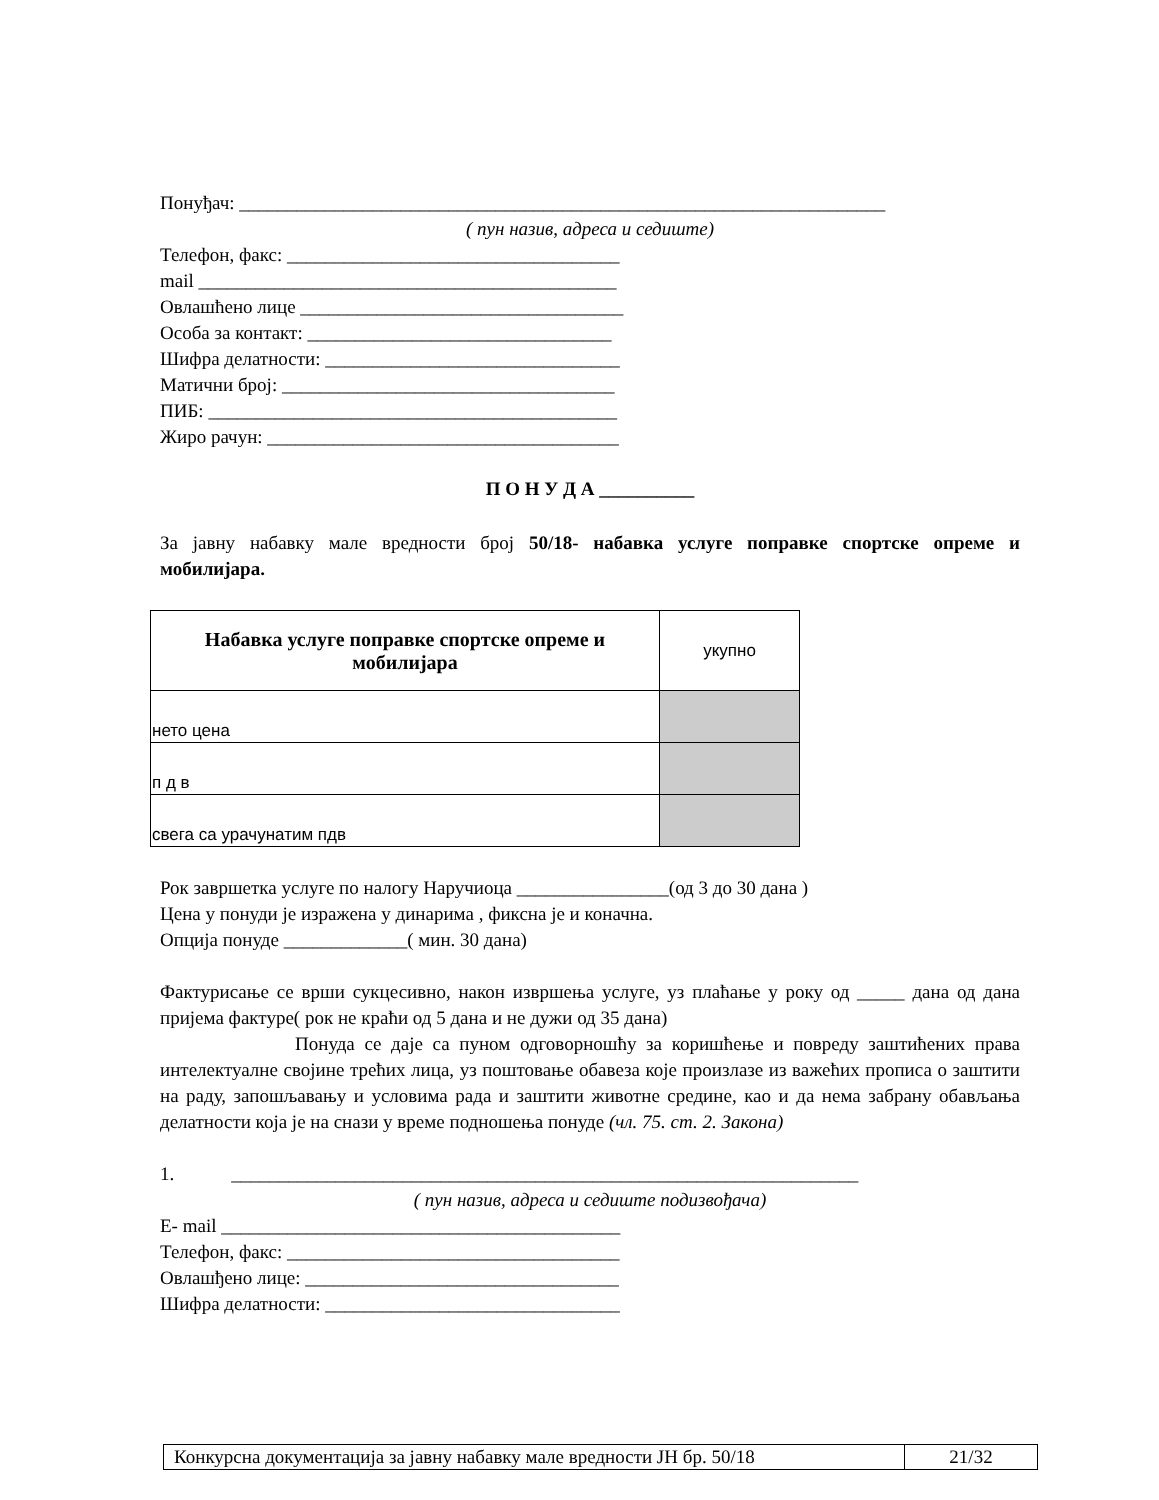Понуђач: ____________________________________________________________________
( пун назив, адреса и седиште)
Телефон, факс: ___________________________________
mail ____________________________________________
Овлашћено лице __________________________________
Особа за контакт: ________________________________
Шифра делатности: _______________________________
Матични број: ___________________________________
ПИБ: ___________________________________________
Жиро рачун: _____________________________________
П О Н У Д А __________
За јавну набавку мале вредности број 50/18- набавка услуге поправке спортске опреме и мобилијара.
| Набавка услуге поправке спортске опреме и мобилијара | укупно |
| нето цена | |
| п д в | |
| свега са урачунатим пдв | |
Рок завршетка услуге по налогу Наручиоца ________________(од 3 до 30 дана )
Цена у понуди је изражена у динарима , фиксна је и коначна.
Опција понуде _____________( мин. 30 дана)
Фактурисање се врши сукцесивно, након извршења услуге, уз плаћање у року од _____ дана од дана пријема фактуре( рок не краћи од 5 дана и не дужи од 35 дана)
Понуда се даје са пуном одговорношћу за коришћење и повреду заштићених права интелектуалне својине трећих лица, уз поштовање обавеза које произлазе из важећих прописа о заштити на раду, запошљавању и условима рада и заштити животне средине, као и да нема забрану обављања делатности која је на снази у време подношења понуде (чл. 75. ст. 2. Закона)
1. __________________________________________________________________
( пун назив, адреса и седиште подизвођача)
E- mail __________________________________________
Телефон, факс: ___________________________________
Овлашђено лице: _________________________________
Шифра делатности: _______________________________
| Конкурсна документација за јавну набавку мале вредности ЈН бр. 50/18 | 21/32 |